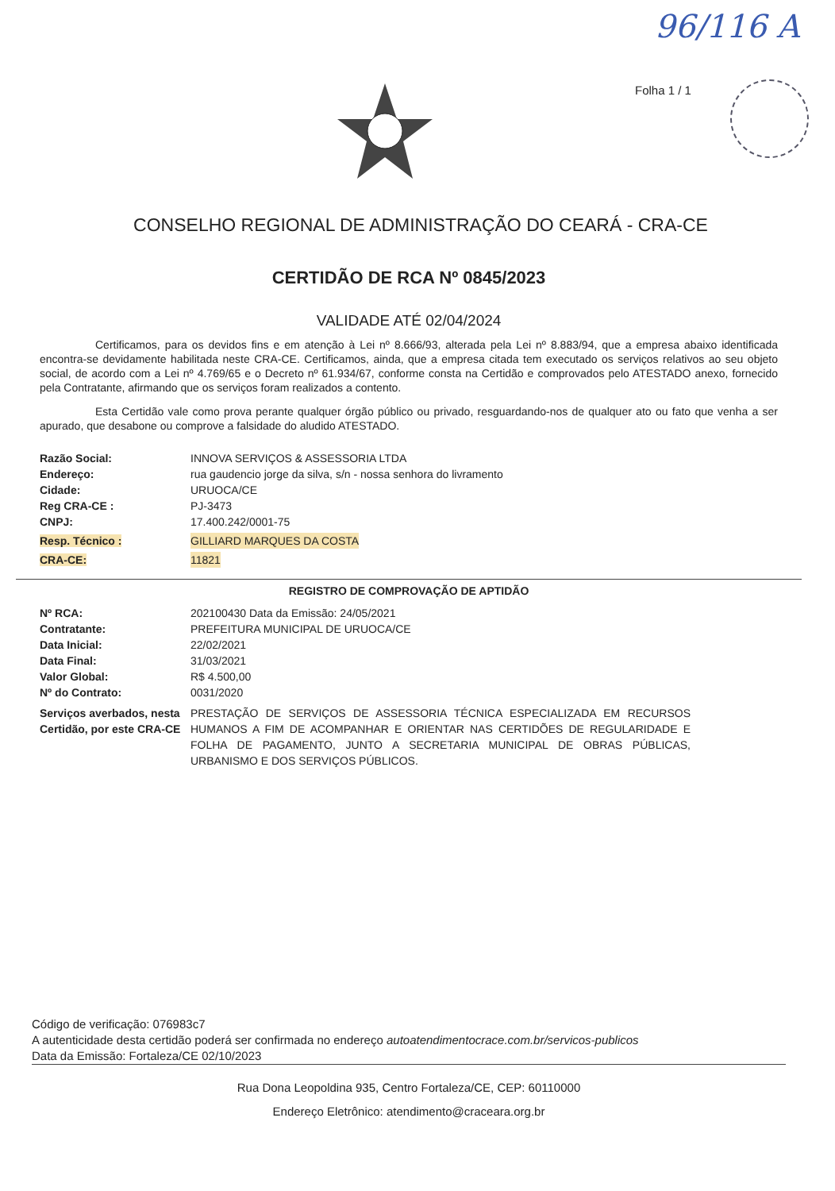96/116 A
Folha 1 / 1
CONSELHO REGIONAL DE ADMINISTRAÇÃO DO CEARÁ - CRA-CE
CERTIDÃO DE RCA Nº 0845/2023
VALIDADE ATÉ 02/04/2024
Certificamos, para os devidos fins e em atenção à Lei nº 8.666/93, alterada pela Lei nº 8.883/94, que a empresa abaixo identificada encontra-se devidamente habilitada neste CRA-CE. Certificamos, ainda, que a empresa citada tem executado os serviços relativos ao seu objeto social, de acordo com a Lei nº 4.769/65 e o Decreto nº 61.934/67, conforme consta na Certidão e comprovados pelo ATESTADO anexo, fornecido pela Contratante, afirmando que os serviços foram realizados a contento.
Esta Certidão vale como prova perante qualquer órgão público ou privado, resguardando-nos de qualquer ato ou fato que venha a ser apurado, que desabone ou comprove a falsidade do aludido ATESTADO.
Razão Social: INNOVA SERVIÇOS & ASSESSORIA LTDA
Endereço: rua gaudencio jorge da silva, s/n - nossa senhora do livramento
Cidade: URUOCA/CE
Reg CRA-CE : PJ-3473
CNPJ: 17.400.242/0001-75
Resp. Técnico : GILLIARD MARQUES DA COSTA
CRA-CE: 11821
REGISTRO DE COMPROVAÇÃO DE APTIDÃO
Nº RCA: 202100430 Data da Emissão: 24/05/2021
Contratante: PREFEITURA MUNICIPAL DE URUOCA/CE
Data Inicial: 22/02/2021
Data Final: 31/03/2021
Valor Global: R$ 4.500,00
Nº do Contrato: 0031/2020
Serviços averbados, nesta Certidão, por este CRA-CE
PRESTAÇÃO DE SERVIÇOS DE ASSESSORIA TÉCNICA ESPECIALIZADA EM RECURSOS HUMANOS A FIM DE ACOMPANHAR E ORIENTAR NAS CERTIDÕES DE REGULARIDADE E FOLHA DE PAGAMENTO, JUNTO A SECRETARIA MUNICIPAL DE OBRAS PÚBLICAS, URBANISMO E DOS SERVIÇOS PÚBLICOS.
Código de verificação: 076983c7
A autenticidade desta certidão poderá ser confirmada no endereço autoatendimentocrace.com.br/servicos-publicos
Data da Emissão: Fortaleza/CE 02/10/2023
Rua Dona Leopoldina 935, Centro Fortaleza/CE, CEP: 60110000
Endereço Eletrônico: atendimento@craceara.org.br